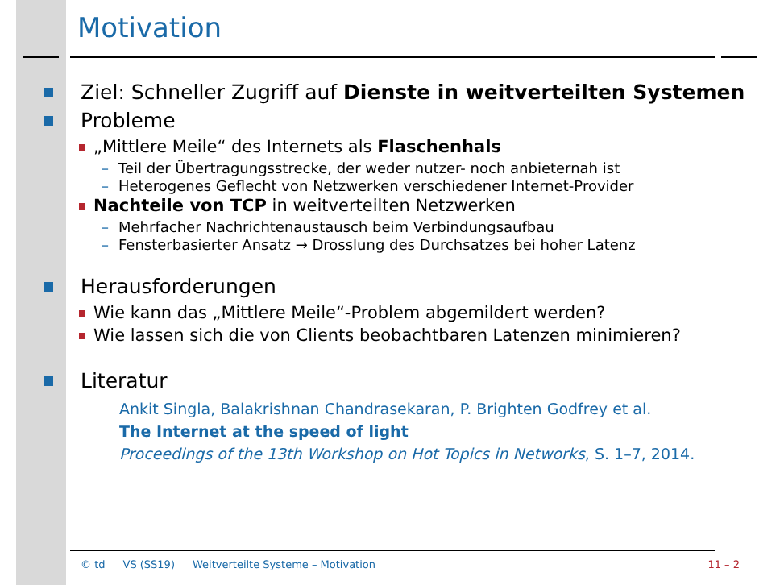Motivation
Ziel: Schneller Zugriff auf Dienste in weitverteilten Systemen
Probleme
„Mittlere Meile“ des Internets als Flaschenhals
– Teil der Übertragungsstrecke, der weder nutzer- noch anbieternah ist
– Heterogenes Geflecht von Netzwerken verschiedener Internet-Provider
Nachteile von TCP in weitverteilten Netzwerken
– Mehrfacher Nachrichtenaustausch beim Verbindungsaufbau
– Fensterbasierter Ansatz → Drosslung des Durchsatzes bei hoher Latenz
Herausforderungen
Wie kann das „Mittlere Meile“-Problem abgemildert werden?
Wie lassen sich die von Clients beobachtbaren Latenzen minimieren?
Literatur
Ankit Singla, Balakrishnan Chandrasekaran, P. Brighten Godfrey et al.
The Internet at the speed of light
Proceedings of the 13th Workshop on Hot Topics in Networks, S. 1–7, 2014.
© td VS (SS19) Weitverteilte Systeme – Motivation 11 – 2